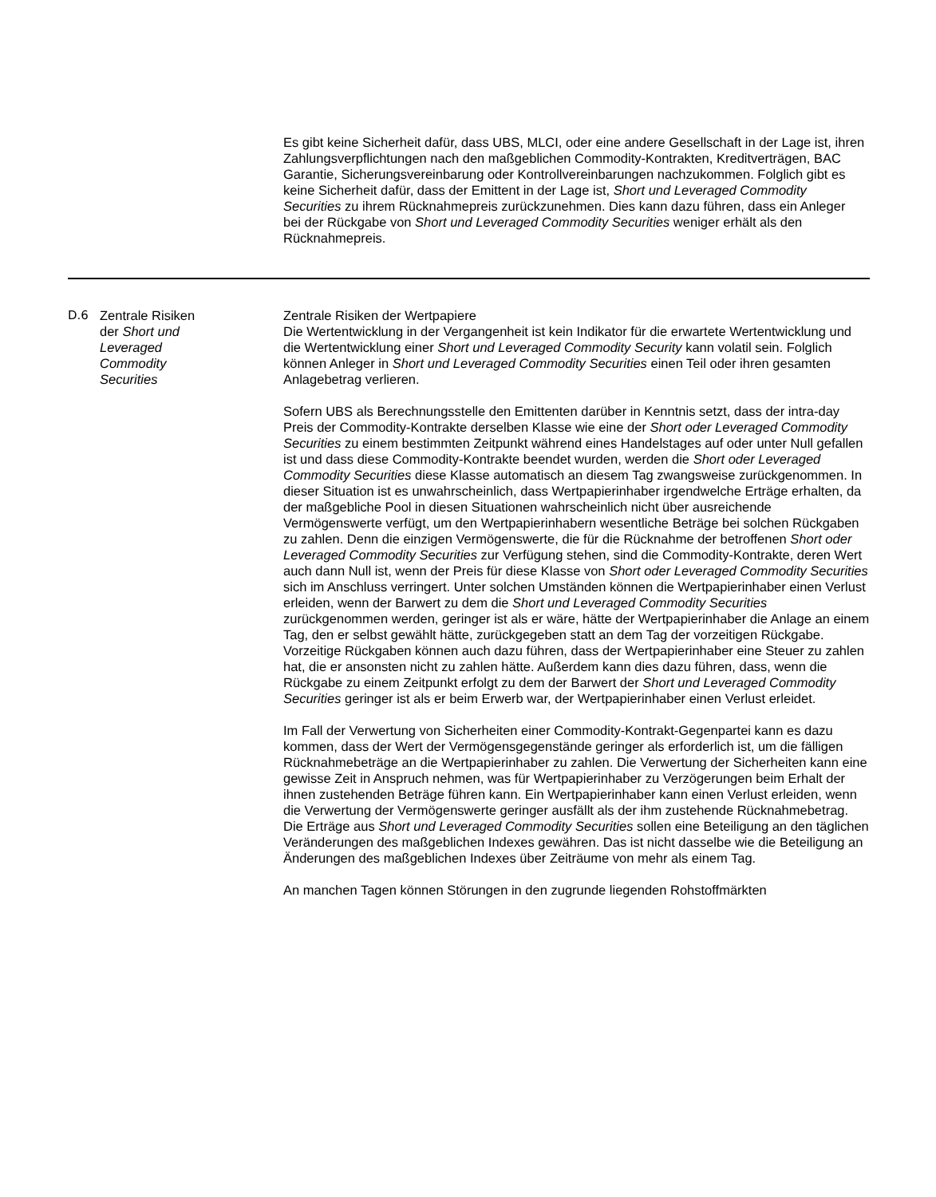Es gibt keine Sicherheit dafür, dass UBS, MLCI, oder eine andere Gesellschaft in der Lage ist, ihren Zahlungsverpflichtungen nach den maßgeblichen Commodity-Kontrakten, Kreditverträgen, BAC Garantie, Sicherungsvereinbarung oder Kontrollvereinbarungen nachzukommen. Folglich gibt es keine Sicherheit dafür, dass der Emittent in der Lage ist, Short und Leveraged Commodity Securities zu ihrem Rücknahmepreis zurückzunehmen. Dies kann dazu führen, dass ein Anleger bei der Rückgabe von Short und Leveraged Commodity Securities weniger erhält als den Rücknahmepreis.
| D.6 | Zentrale Risiken der Short und Leveraged Commodity Securities | Zentrale Risiken der Wertpapiere Die Wertentwicklung in der Vergangenheit ist kein Indikator für die erwartete Wertentwicklung und die Wertentwicklung einer Short und Leveraged Commodity Security kann volatil sein. Folglich können Anleger in Short und Leveraged Commodity Securities einen Teil oder ihren gesamten Anlagebetrag verlieren. Sofern UBS als Berechnungsstelle den Emittenten darüber in Kenntnis setzt, dass der intra-day Preis der Commodity-Kontrakte derselben Klasse wie eine der Short oder Leveraged Commodity Securities zu einem bestimmten Zeitpunkt während eines Handelstages auf oder unter Null gefallen ist und dass diese Commodity-Kontrakte beendet wurden, werden die Short oder Leveraged Commodity Securities diese Klasse automatisch an diesem Tag zwangsweise zurückgenommen. In dieser Situation ist es unwahrscheinlich, dass Wertpapierinhaber irgendwelche Erträge erhalten, da der maßgebliche Pool in diesen Situationen wahrscheinlich nicht über ausreichende Vermögenswerte verfügt, um den Wertpapierinhabern wesentliche Beträge bei solchen Rückgaben zu zahlen. Denn die einzigen Vermögenswerte, die für die Rücknahme der betroffenen Short oder Leveraged Commodity Securities zur Verfügung stehen, sind die Commodity-Kontrakte, deren Wert auch dann Null ist, wenn der Preis für diese Klasse von Short oder Leveraged Commodity Securities sich im Anschluss verringert. Unter solchen Umständen können die Wertpapierinhaber einen Verlust erleiden, wenn der Barwert zu dem die Short und Leveraged Commodity Securities zurückgenommen werden, geringer ist als er wäre, hätte der Wertpapierinhaber die Anlage an einem Tag, den er selbst gewählt hätte, zurückgegeben statt an dem Tag der vorzeitigen Rückgabe. Vorzeitige Rückgaben können auch dazu führen, dass der Wertpapierinhaber eine Steuer zu zahlen hat, die er ansonsten nicht zu zahlen hätte. Außerdem kann dies dazu führen, dass, wenn die Rückgabe zu einem Zeitpunkt erfolgt zu dem der Barwert der Short und Leveraged Commodity Securities geringer ist als er beim Erwerb war, der Wertpapierinhaber einen Verlust erleidet. Im Fall der Verwertung von Sicherheiten einer Commodity-Kontrakt-Gegenpartei kann es dazu kommen, dass der Wert der Vermögensgegenstände geringer als erforderlich ist, um die fälligen Rücknahmebeträge an die Wertpapierinhaber zu zahlen. Die Verwertung der Sicherheiten kann eine gewisse Zeit in Anspruch nehmen, was für Wertpapierinhaber zu Verzögerungen beim Erhalt der ihnen zustehenden Beträge führen kann. Ein Wertpapierinhaber kann einen Verlust erleiden, wenn die Verwertung der Vermögenswerte geringer ausfällt als der ihm zustehende Rücknahmebetrag. Die Erträge aus Short und Leveraged Commodity Securities sollen eine Beteiligung an den täglichen Veränderungen des maßgeblichen Indexes gewähren. Das ist nicht dasselbe wie die Beteiligung an Änderungen des maßgeblichen Indexes über Zeiträume von mehr als einem Tag. An manchen Tagen können Störungen in den zugrunde liegenden Rohstoffmärkten |